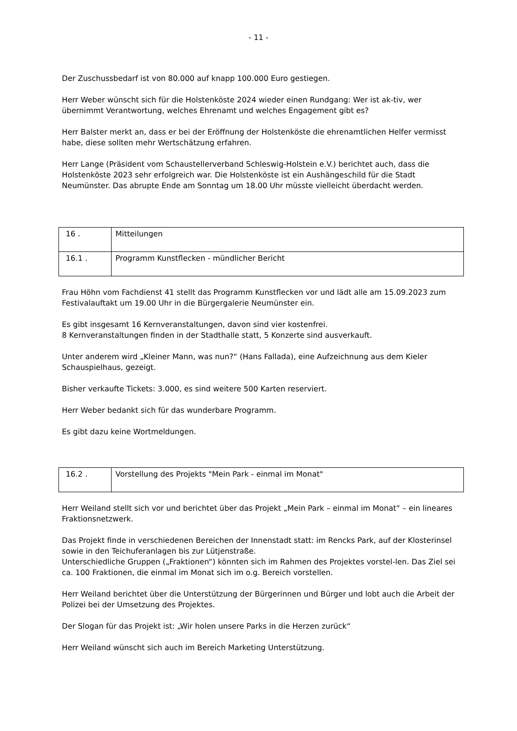- 11 -
Der Zuschussbedarf ist von 80.000 auf knapp 100.000 Euro gestiegen.
Herr Weber wünscht sich für die Holstenköste 2024 wieder einen Rundgang: Wer ist ak-tiv, wer übernimmt Verantwortung, welches Ehrenamt und welches Engagement gibt es?
Herr Balster merkt an, dass er bei der Eröffnung der Holstenköste die ehrenamtlichen Helfer vermisst habe, diese sollten mehr Wertschätzung erfahren.
Herr Lange (Präsident vom Schaustellerverband Schleswig-Holstein e.V.) berichtet auch, dass die Holstenköste 2023 sehr erfolgreich war. Die Holstenköste ist ein Aushängeschild für die Stadt Neumünster. Das abrupte Ende am Sonntag um 18.00 Uhr müsste vielleicht überdacht werden.
| 16 . | Mitteilungen |
| 16.1 . | Programm Kunstflecken - mündlicher Bericht |
Frau Höhn vom Fachdienst 41 stellt das Programm Kunstflecken vor und lädt alle am 15.09.2023 zum Festivalauftakt um 19.00 Uhr in die Bürgergalerie Neumünster ein.
Es gibt insgesamt 16 Kernveranstaltungen, davon sind vier kostenfrei.
8 Kernveranstaltungen finden in der Stadthalle statt, 5 Konzerte sind ausverkauft.
Unter anderem wird „Kleiner Mann, was nun?“ (Hans Fallada), eine Aufzeichnung aus dem Kieler Schauspielhaus, gezeigt.
Bisher verkaufte Tickets: 3.000, es sind weitere 500 Karten reserviert.
Herr Weber bedankt sich für das wunderbare Programm.
Es gibt dazu keine Wortmeldungen.
| 16.2 . | Vorstellung des Projekts "Mein Park - einmal im Monat" |
Herr Weiland stellt sich vor und berichtet über das Projekt „Mein Park – einmal im Monat“ – ein lineares Fraktionsnetzwerk.
Das Projekt finde in verschiedenen Bereichen der Innenstadt statt: im Rencks Park, auf der Klosterinsel sowie in den Teichuferanlagen bis zur Lütjenstraße.
Unterschiedliche Gruppen („Fraktionen“) könnten sich im Rahmen des Projektes vorstel-len. Das Ziel sei ca. 100 Fraktionen, die einmal im Monat sich im o.g. Bereich vorstellen.
Herr Weiland berichtet über die Unterstützung der Bürgerinnen und Bürger und lobt auch die Arbeit der Polizei bei der Umsetzung des Projektes.
Der Slogan für das Projekt ist: „Wir holen unsere Parks in die Herzen zurück“
Herr Weiland wünscht sich auch im Bereich Marketing Unterstützung.